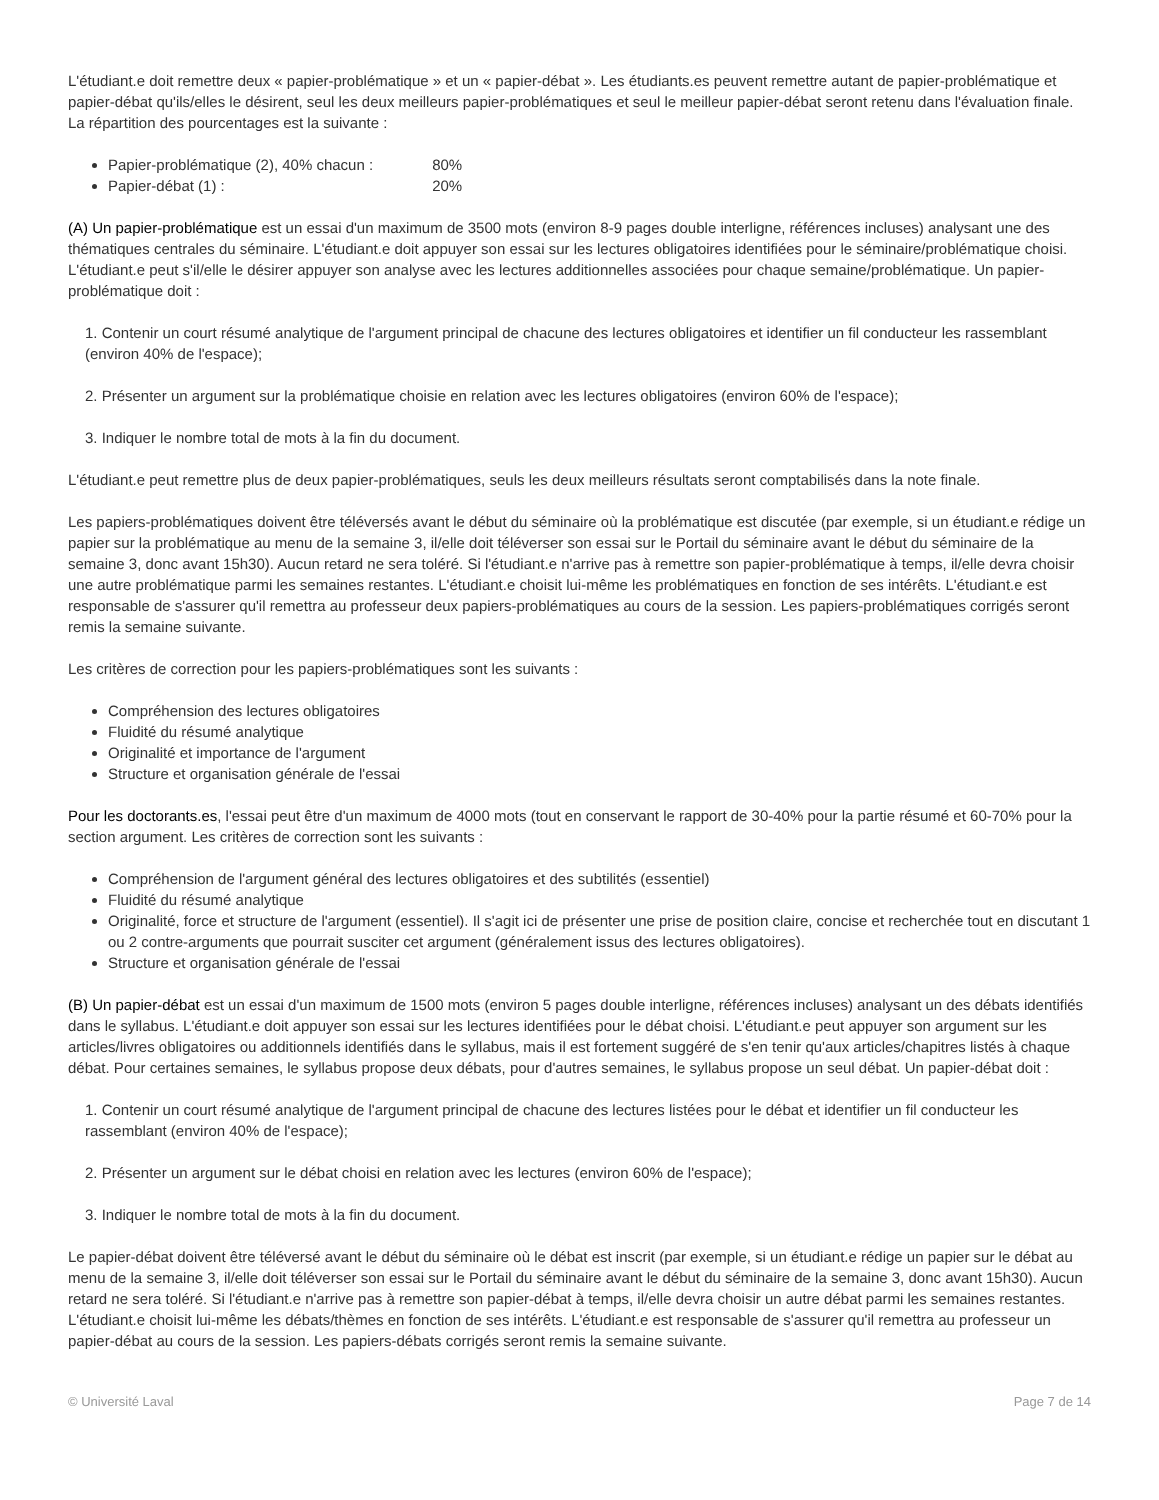L'étudiant.e doit remettre deux « papier-problématique » et un « papier-débat ». Les étudiants.es peuvent remettre autant de papier-problématique et papier-débat qu'ils/elles le désirent, seul les deux meilleurs papier-problématiques et seul le meilleur papier-débat seront retenu dans l'évaluation finale. La répartition des pourcentages est la suivante :
Papier-problématique (2), 40% chacun : 80%
Papier-débat (1) : 20%
(A) Un papier-problématique est un essai d'un maximum de 3500 mots (environ 8-9 pages double interligne, références incluses) analysant une des thématiques centrales du séminaire. L'étudiant.e doit appuyer son essai sur les lectures obligatoires identifiées pour le séminaire/problématique choisi. L'étudiant.e peut s'il/elle le désirer appuyer son analyse avec les lectures additionnelles associées pour chaque semaine/problématique. Un papier-problématique doit :
1. Contenir un court résumé analytique de l'argument principal de chacune des lectures obligatoires et identifier un fil conducteur les rassemblant (environ 40% de l'espace);
2. Présenter un argument sur la problématique choisie en relation avec les lectures obligatoires (environ 60% de l'espace);
3. Indiquer le nombre total de mots à la fin du document.
L'étudiant.e peut remettre plus de deux papier-problématiques, seuls les deux meilleurs résultats seront comptabilisés dans la note finale.
Les papiers-problématiques doivent être téléversés avant le début du séminaire où la problématique est discutée (par exemple, si un étudiant.e rédige un papier sur la problématique au menu de la semaine 3, il/elle doit téléverser son essai sur le Portail du séminaire avant le début du séminaire de la semaine 3, donc avant 15h30). Aucun retard ne sera toléré. Si l'étudiant.e n'arrive pas à remettre son papier-problématique à temps, il/elle devra choisir une autre problématique parmi les semaines restantes. L'étudiant.e choisit lui-même les problématiques en fonction de ses intérêts. L'étudiant.e est responsable de s'assurer qu'il remettra au professeur deux papiers-problématiques au cours de la session. Les papiers-problématiques corrigés seront remis la semaine suivante.
Les critères de correction pour les papiers-problématiques sont les suivants :
Compréhension des lectures obligatoires
Fluidité du résumé analytique
Originalité et importance de l'argument
Structure et organisation générale de l'essai
Pour les doctorants.es, l'essai peut être d'un maximum de 4000 mots (tout en conservant le rapport de 30-40% pour la partie résumé et 60-70% pour la section argument. Les critères de correction sont les suivants :
Compréhension de l'argument général des lectures obligatoires et des subtilités (essentiel)
Fluidité du résumé analytique
Originalité, force et structure de l'argument (essentiel). Il s'agit ici de présenter une prise de position claire, concise et recherchée tout en discutant 1 ou 2 contre-arguments que pourrait susciter cet argument (généralement issus des lectures obligatoires).
Structure et organisation générale de l'essai
(B) Un papier-débat est un essai d'un maximum de 1500 mots (environ 5 pages double interligne, références incluses) analysant un des débats identifiés dans le syllabus. L'étudiant.e doit appuyer son essai sur les lectures identifiées pour le débat choisi. L'étudiant.e peut appuyer son argument sur les articles/livres obligatoires ou additionnels identifiés dans le syllabus, mais il est fortement suggéré de s'en tenir qu'aux articles/chapitres listés à chaque débat. Pour certaines semaines, le syllabus propose deux débats, pour d'autres semaines, le syllabus propose un seul débat. Un papier-débat doit :
1. Contenir un court résumé analytique de l'argument principal de chacune des lectures listées pour le débat et identifier un fil conducteur les rassemblant (environ 40% de l'espace);
2. Présenter un argument sur le débat choisi en relation avec les lectures (environ 60% de l'espace);
3. Indiquer le nombre total de mots à la fin du document.
Le papier-débat doivent être téléversé avant le début du séminaire où le débat est inscrit (par exemple, si un étudiant.e rédige un papier sur le débat au menu de la semaine 3, il/elle doit téléverser son essai sur le Portail du séminaire avant le début du séminaire de la semaine 3, donc avant 15h30). Aucun retard ne sera toléré. Si l'étudiant.e n'arrive pas à remettre son papier-débat à temps, il/elle devra choisir un autre débat parmi les semaines restantes. L'étudiant.e choisit lui-même les débats/thèmes en fonction de ses intérêts. L'étudiant.e est responsable de s'assurer qu'il remettra au professeur un papier-débat au cours de la session. Les papiers-débats corrigés seront remis la semaine suivante.
© Université Laval Page 7 de 14